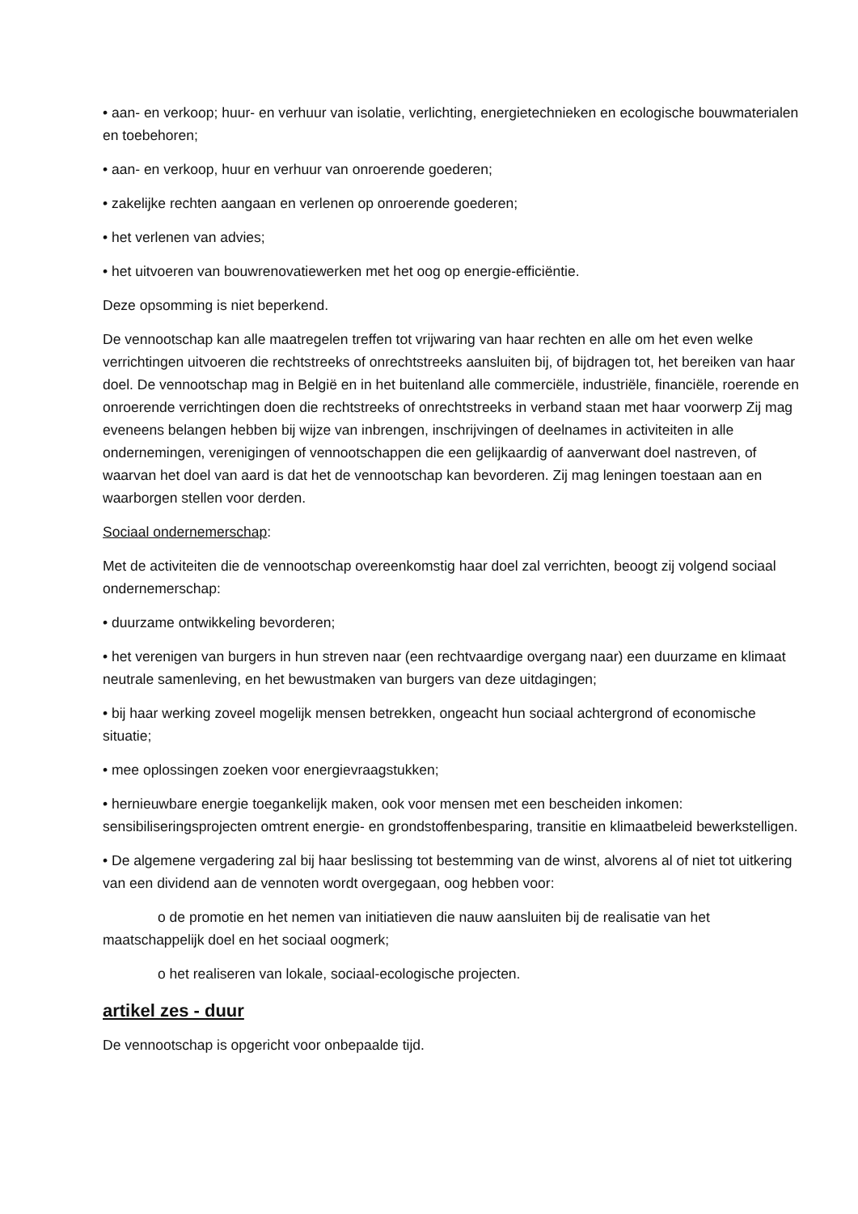• aan- en verkoop; huur- en verhuur van isolatie, verlichting, energietechnieken en ecologische bouwmaterialen en toebehoren;
• aan- en verkoop, huur en verhuur van onroerende goederen;
• zakelijke rechten aangaan en verlenen op onroerende goederen;
• het verlenen van advies;
• het uitvoeren van bouwrenovatiewerken met het oog op energie-efficiëntie.
Deze opsomming is niet beperkend.
De vennootschap kan alle maatregelen treffen tot vrijwaring van haar rechten en alle om het even welke verrichtingen uitvoeren die rechtstreeks of onrechtstreeks aansluiten bij, of bijdragen tot, het bereiken van haar doel. De vennootschap mag in België en in het buitenland alle commerciële, industriële, financiële, roerende en onroerende verrichtingen doen die rechtstreeks of onrechtstreeks in verband staan met haar voorwerp Zij mag eveneens belangen hebben bij wijze van inbrengen, inschrijvingen of deelnames in activiteiten in alle ondernemingen, verenigingen of vennootschappen die een gelijkaardig of aanverwant doel nastreven, of waarvan het doel van aard is dat het de vennootschap kan bevorderen. Zij mag leningen toestaan aan en waarborgen stellen voor derden.
Sociaal ondernemerschap:
Met de activiteiten die de vennootschap overeenkomstig haar doel zal verrichten, beoogt zij volgend sociaal ondernemerschap:
• duurzame ontwikkeling bevorderen;
• het verenigen van burgers in hun streven naar (een rechtvaardige overgang naar) een duurzame en klimaat neutrale samenleving, en het bewustmaken van burgers van deze uitdagingen;
• bij haar werking zoveel mogelijk mensen betrekken, ongeacht hun sociaal achtergrond of economische situatie;
• mee oplossingen zoeken voor energievraagstukken;
• hernieuwbare energie toegankelijk maken, ook voor mensen met een bescheiden inkomen: sensibiliseringsprojecten omtrent energie- en grondstoffenbesparing, transitie en klimaatbeleid bewerkstelligen.
• De algemene vergadering zal bij haar beslissing tot bestemming van de winst, alvorens al of niet tot uitkering van een dividend aan de vennoten wordt overgegaan, oog hebben voor:
o de promotie en het nemen van initiatieven die nauw aansluiten bij de realisatie van het maatschappelijk doel en het sociaal oogmerk;
o het realiseren van lokale, sociaal-ecologische projecten.
artikel zes - duur
De vennootschap is opgericht voor onbepaalde tijd.